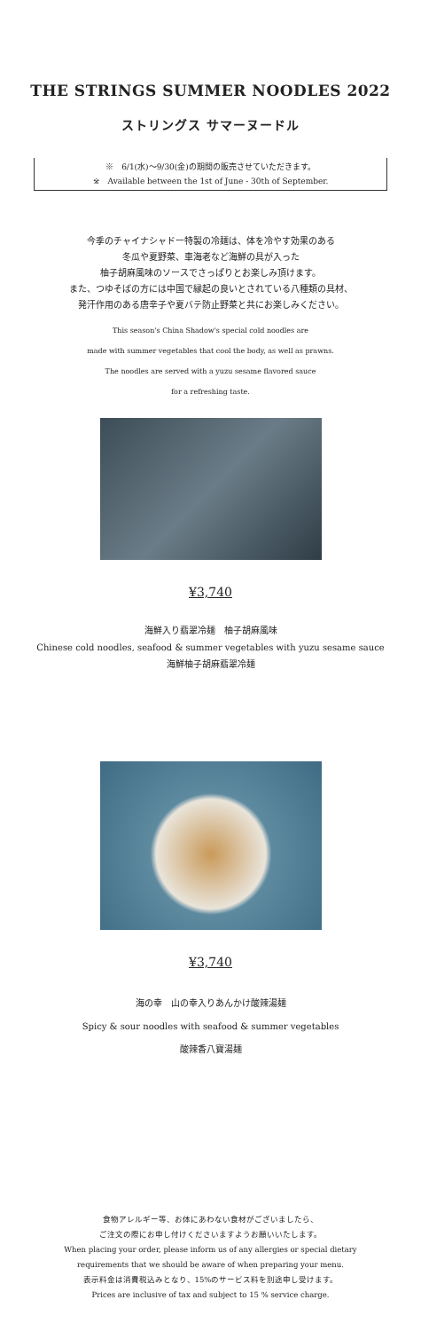THE STRINGS SUMMER NOODLES 2022
ストリングス サマーヌードル
※　6/1(水)～9/30(金)の期間の販売させていただきます。
※　Available between the 1st of June - 30th of September.
今季のチャイナシャドー特製の冷麺は、体を冷やす効果のある
冬瓜や夏野菜、車海老など海鮮の具が入った
柚子胡麻風味のソースでさっぱりとお楽しみ頂けます。
また、つゆそばの方には中国で縁起の良いとされている八種類の具材、
発汗作用のある唐辛子や夏バテ防止野菜と共にお楽しみください。
This season's China Shadow's special cold noodles are
made with summer vegetables that cool the body, as well as prawns.
The noodles are served with a yuzu sesame flavored sauce
for a refreshing taste.
¥3,740
海鮮入り翡翠冷麺　柚子胡麻風味
Chinese cold noodles, seafood & summer vegetables with yuzu sesame sauce
海鮮柚子胡麻翡翠冷麺
¥3,740
海の幸　山の幸入りあんかけ酸辣湯麺
Spicy & sour noodles with seafood & summer vegetables
酸辣香八寶湯麺
食物アレルギー等、お体にあわない食材がございましたら、
ご注文の際にお申し付けくださいますようお願いいたします。
When placing your order, please inform us of any allergies or special dietary
requirements that we should be aware of when preparing your menu.
表示料金は消費税込みとなり、15%のサービス料を別途申し受けます。
Prices are inclusive of tax and subject to 15 % service charge.